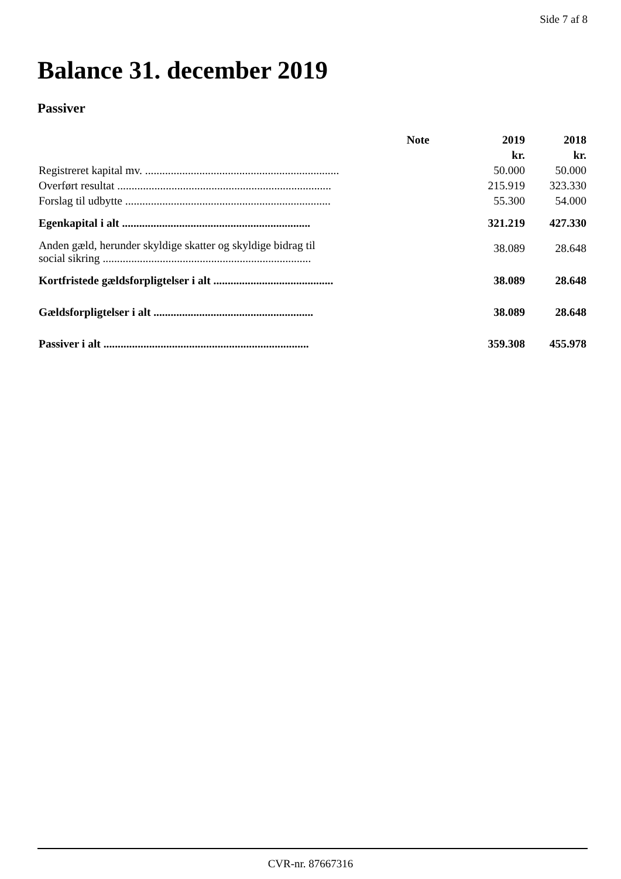Side 7 af 8
Balance 31. december 2019
Passiver
| | Note | 2019 | 2018 |
| --- | --- | --- | --- |
| | | kr. | kr. |
| Registreret kapital mv. .................................................................... | | 50.000 | 50.000 |
| Overført resultat ........................................................................... | | 215.919 | 323.330 |
| Forslag til udbytte ........................................................................ | | 55.300 | 54.000 |
| Egenkapital i alt .................................................................. | | 321.219 | 427.330 |
| Anden gæld, herunder skyldige skatter og skyldige bidrag til social sikring ......................................................................... | | 38.089 | 28.648 |
| Kortfristede gældsforpligtelser i alt .......................................... | | 38.089 | 28.648 |
| Gældsforpligtelser i alt ........................................................ | | 38.089 | 28.648 |
| Passiver i alt ........................................................................ | | 359.308 | 455.978 |
CVR-nr. 87667316